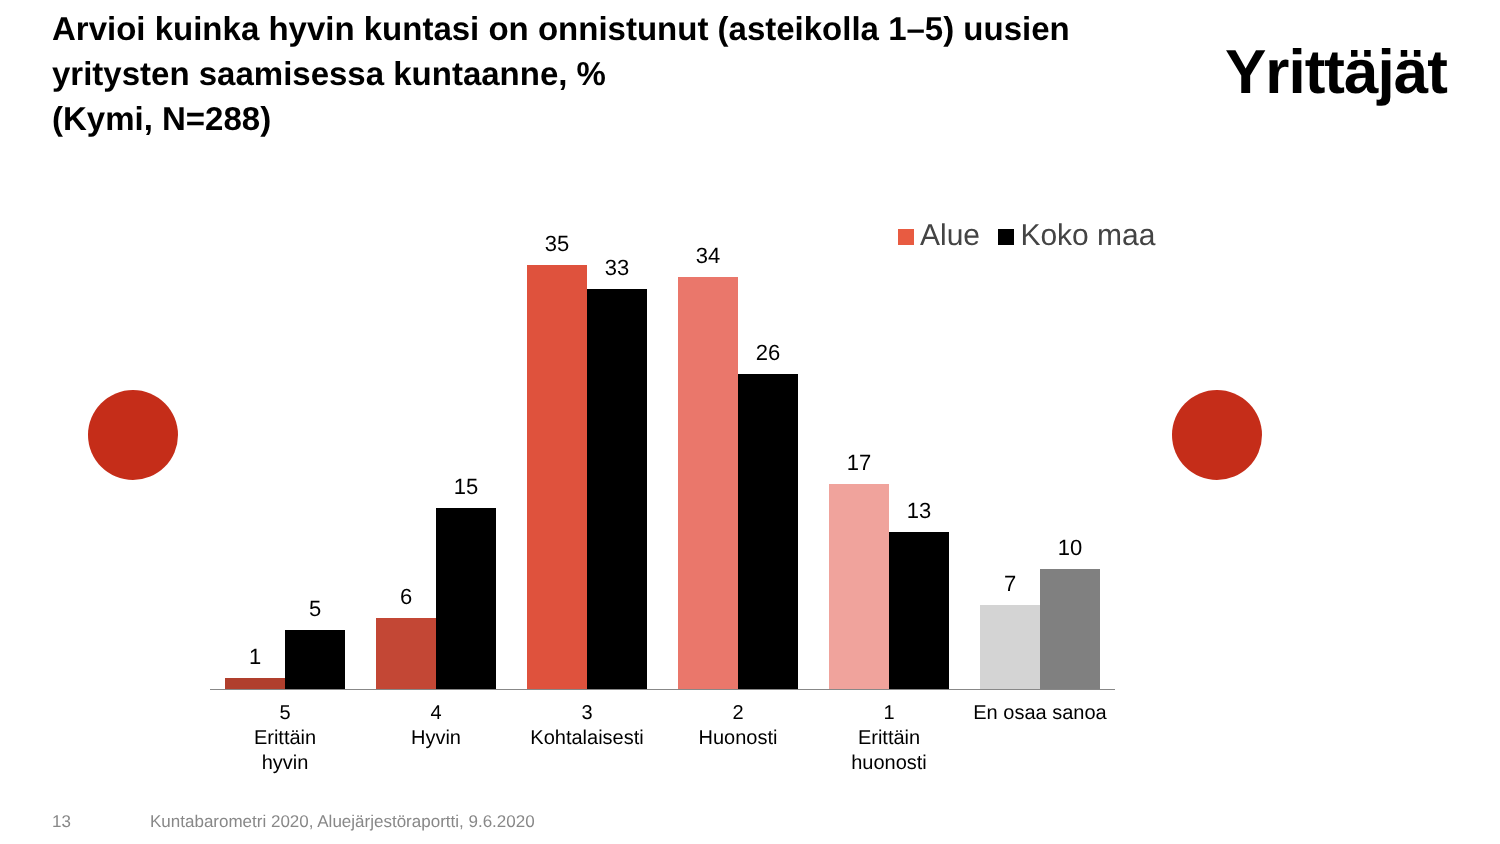Arvioi kuinka hyvin kuntasi on onnistunut (asteikolla 1–5) uusien yritysten saamisessa kuntaanne, %
(Kymi, N=288)
Yrittäjät
Alue Koko maa
1
5
6
15
35
33
34
26
17
13
7
10
5
Erittäin
hyvin
4
Hyvin
3
Kohtalaisesti
2
Huonosti
1
Erittäin
huonosti
En osaa sanoa
13
Kuntabarometri 2020, Aluejärjestöraportti, 9.6.2020